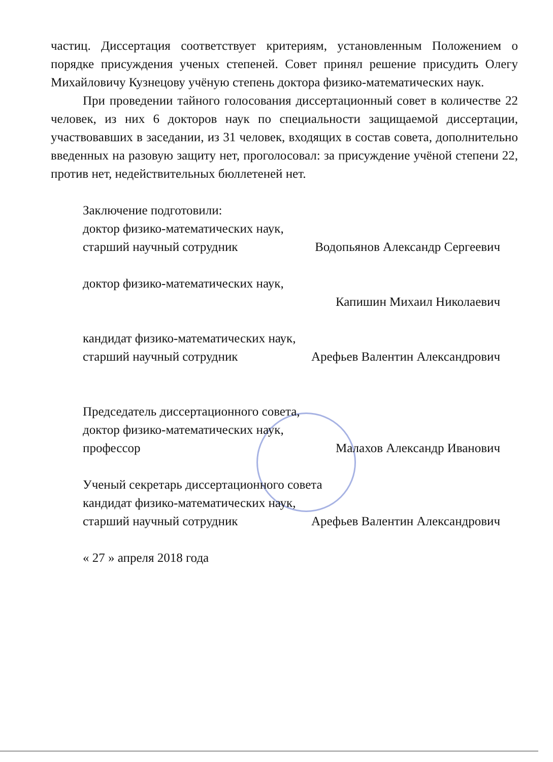частиц. Диссертация соответствует критериям, установленным Положением о порядке присуждения ученых степеней. Совет принял решение присудить Олегу Михайловичу Кузнецову учёную степень доктора физико-математических наук.
При проведении тайного голосования диссертационный совет в количестве 22 человек, из них 6 докторов наук по специальности защищаемой диссертации, участвовавших в заседании, из 31 человек, входящих в состав совета, дополнительно введенных на разовую защиту нет, проголосовал: за присуждение учёной степени 22, против нет, недействительных бюллетеней нет.
Заключение подготовили:
доктор физико-математических наук,
старший научный сотрудник Водопьянов Александр Сергеевич
доктор физико-математических наук,
Капишин Михаил Николаевич
кандидат физико-математических наук,
старший научный сотрудник Арефьев Валентин Александрович
Председатель диссертационного совета,
доктор физико-математических наук,
профессор Малахов Александр Иванович
Ученый секретарь диссертационного совета
кандидат физико-математических наук,
старший научный сотрудник Арефьев Валентин Александрович
« 27 » апреля 2018 года